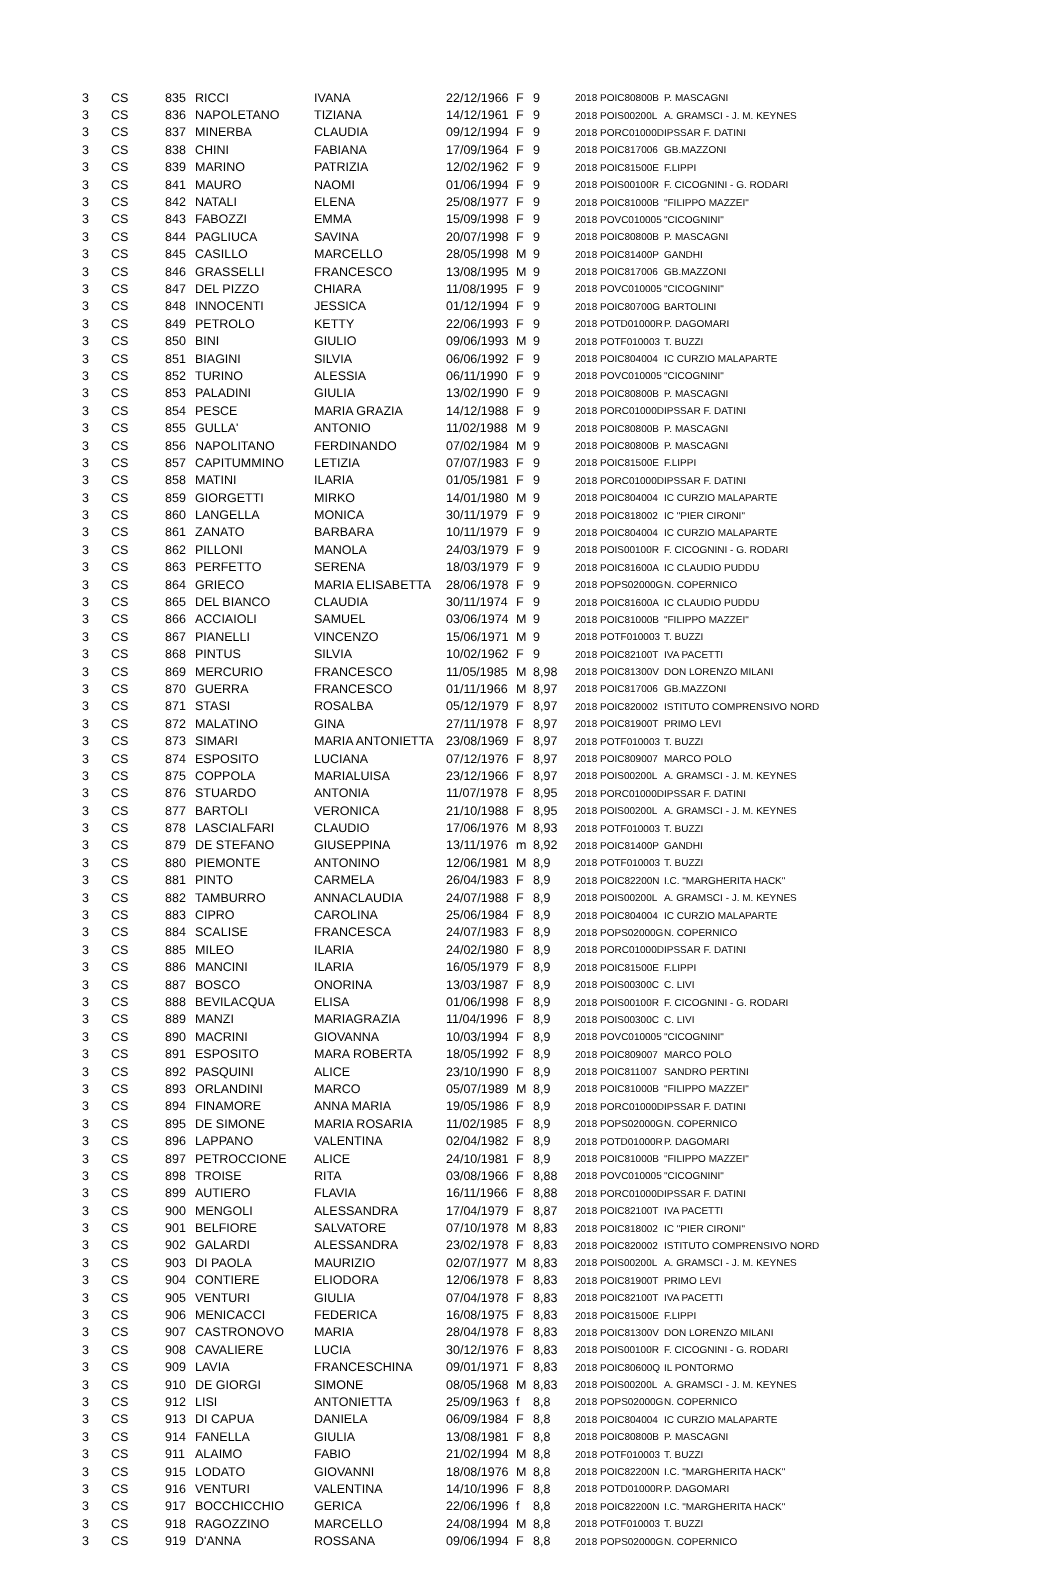| 3 | CS | 835 | RICCI | IVANA | 22/12/1966 | F | 9 | 2018 POIC80800B | P. MASCAGNI |
| 3 | CS | 836 | NAPOLETANO | TIZIANA | 14/12/1961 | F | 9 | 2018 POIS00200L | A. GRAMSCI - J. M. KEYNES |
| 3 | CS | 837 | MINERBA | CLAUDIA | 09/12/1994 | F | 9 | 2018 PORC01000D | IPSSAR F. DATINI |
| 3 | CS | 838 | CHINI | FABIANA | 17/09/1964 | F | 9 | 2018 POIC817006 | GB.MAZZONI |
| 3 | CS | 839 | MARINO | PATRIZIA | 12/02/1962 | F | 9 | 2018 POIC81500E | F.LIPPI |
| 3 | CS | 841 | MAURO | NAOMI | 01/06/1994 | F | 9 | 2018 POIS00100R | F. CICOGNINI - G. RODARI |
| 3 | CS | 842 | NATALI | ELENA | 25/08/1977 | F | 9 | 2018 POIC81000B | "FILIPPO MAZZEI" |
| 3 | CS | 843 | FABOZZI | EMMA | 15/09/1998 | F | 9 | 2018 POVC010005 | "CICOGNINI" |
| 3 | CS | 844 | PAGLIUCA | SAVINA | 20/07/1998 | F | 9 | 2018 POIC80800B | P. MASCAGNI |
| 3 | CS | 845 | CASILLO | MARCELLO | 28/05/1998 | M | 9 | 2018 POIC81400P | GANDHI |
| 3 | CS | 846 | GRASSELLI | FRANCESCO | 13/08/1995 | M | 9 | 2018 POIC817006 | GB.MAZZONI |
| 3 | CS | 847 | DEL PIZZO | CHIARA | 11/08/1995 | F | 9 | 2018 POVC010005 | "CICOGNINI" |
| 3 | CS | 848 | INNOCENTI | JESSICA | 01/12/1994 | F | 9 | 2018 POIC80700G | BARTOLINI |
| 3 | CS | 849 | PETROLO | KETTY | 22/06/1993 | F | 9 | 2018 POTD01000R | P. DAGOMARI |
| 3 | CS | 850 | BINI | GIULIO | 09/06/1993 | M | 9 | 2018 POTF010003 | T. BUZZI |
| 3 | CS | 851 | BIAGINI | SILVIA | 06/06/1992 | F | 9 | 2018 POIC804004 | IC CURZIO MALAPARTE |
| 3 | CS | 852 | TURINO | ALESSIA | 06/11/1990 | F | 9 | 2018 POVC010005 | "CICOGNINI" |
| 3 | CS | 853 | PALADINI | GIULIA | 13/02/1990 | F | 9 | 2018 POIC80800B | P. MASCAGNI |
| 3 | CS | 854 | PESCE | MARIA GRAZIA | 14/12/1988 | F | 9 | 2018 PORC01000D | IPSSAR F. DATINI |
| 3 | CS | 855 | GULLA' | ANTONIO | 11/02/1988 | M | 9 | 2018 POIC80800B | P. MASCAGNI |
| 3 | CS | 856 | NAPOLITANO | FERDINANDO | 07/02/1984 | M | 9 | 2018 POIC80800B | P. MASCAGNI |
| 3 | CS | 857 | CAPITUMMINO | LETIZIA | 07/07/1983 | F | 9 | 2018 POIC81500E | F.LIPPI |
| 3 | CS | 858 | MATINI | ILARIA | 01/05/1981 | F | 9 | 2018 PORC01000D | IPSSAR F. DATINI |
| 3 | CS | 859 | GIORGETTI | MIRKO | 14/01/1980 | M | 9 | 2018 POIC804004 | IC CURZIO MALAPARTE |
| 3 | CS | 860 | LANGELLA | MONICA | 30/11/1979 | F | 9 | 2018 POIC818002 | IC "PIER CIRONI" |
| 3 | CS | 861 | ZANATO | BARBARA | 10/11/1979 | F | 9 | 2018 POIC804004 | IC CURZIO MALAPARTE |
| 3 | CS | 862 | PILLONI | MANOLA | 24/03/1979 | F | 9 | 2018 POIS00100R | F. CICOGNINI - G. RODARI |
| 3 | CS | 863 | PERFETTO | SERENA | 18/03/1979 | F | 9 | 2018 POIC81600A | IC CLAUDIO PUDDU |
| 3 | CS | 864 | GRIECO | MARIA ELISABETTA | 28/06/1978 | F | 9 | 2018 POPS02000G | N. COPERNICO |
| 3 | CS | 865 | DEL BIANCO | CLAUDIA | 30/11/1974 | F | 9 | 2018 POIC81600A | IC CLAUDIO PUDDU |
| 3 | CS | 866 | ACCIAIOLI | SAMUEL | 03/06/1974 | M | 9 | 2018 POIC81000B | "FILIPPO MAZZEI" |
| 3 | CS | 867 | PIANELLI | VINCENZO | 15/06/1971 | M | 9 | 2018 POTF010003 | T. BUZZI |
| 3 | CS | 868 | PINTUS | SILVIA | 10/02/1962 | F | 9 | 2018 POIC82100T | IVA PACETTI |
| 3 | CS | 869 | MERCURIO | FRANCESCO | 11/05/1985 | M | 8,98 | 2018 POIC81300V | DON LORENZO MILANI |
| 3 | CS | 870 | GUERRA | FRANCESCO | 01/11/1966 | M | 8,97 | 2018 POIC817006 | GB.MAZZONI |
| 3 | CS | 871 | STASI | ROSALBA | 05/12/1979 | F | 8,97 | 2018 POIC820002 | ISTITUTO COMPRENSIVO NORD |
| 3 | CS | 872 | MALATINO | GINA | 27/11/1978 | F | 8,97 | 2018 POIC81900T | PRIMO LEVI |
| 3 | CS | 873 | SIMARI | MARIA ANTONIETTA | 23/08/1969 | F | 8,97 | 2018 POTF010003 | T. BUZZI |
| 3 | CS | 874 | ESPOSITO | LUCIANA | 07/12/1976 | F | 8,97 | 2018 POIC809007 | MARCO POLO |
| 3 | CS | 875 | COPPOLA | MARIALUISA | 23/12/1966 | F | 8,97 | 2018 POIS00200L | A. GRAMSCI - J. M. KEYNES |
| 3 | CS | 876 | STUARDO | ANTONIA | 11/07/1978 | F | 8,95 | 2018 PORC01000D | IPSSAR F. DATINI |
| 3 | CS | 877 | BARTOLI | VERONICA | 21/10/1988 | F | 8,95 | 2018 POIS00200L | A. GRAMSCI - J. M. KEYNES |
| 3 | CS | 878 | LASCIALFARI | CLAUDIO | 17/06/1976 | M | 8,93 | 2018 POTF010003 | T. BUZZI |
| 3 | CS | 879 | DE STEFANO | GIUSEPPINA | 13/11/1976 | m | 8,92 | 2018 POIC81400P | GANDHI |
| 3 | CS | 880 | PIEMONTE | ANTONINO | 12/06/1981 | M | 8,9 | 2018 POTF010003 | T. BUZZI |
| 3 | CS | 881 | PINTO | CARMELA | 26/04/1983 | F | 8,9 | 2018 POIC82200N | I.C. "MARGHERITA HACK" |
| 3 | CS | 882 | TAMBURRO | ANNACLAUDIA | 24/07/1988 | F | 8,9 | 2018 POIS00200L | A. GRAMSCI - J. M. KEYNES |
| 3 | CS | 883 | CIPRO | CAROLINA | 25/06/1984 | F | 8,9 | 2018 POIC804004 | IC CURZIO MALAPARTE |
| 3 | CS | 884 | SCALISE | FRANCESCA | 24/07/1983 | F | 8,9 | 2018 POPS02000G | N. COPERNICO |
| 3 | CS | 885 | MILEO | ILARIA | 24/02/1980 | F | 8,9 | 2018 PORC01000D | IPSSAR F. DATINI |
| 3 | CS | 886 | MANCINI | ILARIA | 16/05/1979 | F | 8,9 | 2018 POIC81500E | F.LIPPI |
| 3 | CS | 887 | BOSCO | ONORINA | 13/03/1987 | F | 8,9 | 2018 POIS00300C | C. LIVI |
| 3 | CS | 888 | BEVILACQUA | ELISA | 01/06/1998 | F | 8,9 | 2018 POIS00100R | F. CICOGNINI - G. RODARI |
| 3 | CS | 889 | MANZI | MARIAGRAZIA | 11/04/1996 | F | 8,9 | 2018 POIS00300C | C. LIVI |
| 3 | CS | 890 | MACRINI | GIOVANNA | 10/03/1994 | F | 8,9 | 2018 POVC010005 | "CICOGNINI" |
| 3 | CS | 891 | ESPOSITO | MARA ROBERTA | 18/05/1992 | F | 8,9 | 2018 POIC809007 | MARCO POLO |
| 3 | CS | 892 | PASQUINI | ALICE | 23/10/1990 | F | 8,9 | 2018 POIC811007 | SANDRO PERTINI |
| 3 | CS | 893 | ORLANDINI | MARCO | 05/07/1989 | M | 8,9 | 2018 POIC81000B | "FILIPPO MAZZEI" |
| 3 | CS | 894 | FINAMORE | ANNA MARIA | 19/05/1986 | F | 8,9 | 2018 PORC01000D | IPSSAR F. DATINI |
| 3 | CS | 895 | DE SIMONE | MARIA ROSARIA | 11/02/1985 | F | 8,9 | 2018 POPS02000G | N. COPERNICO |
| 3 | CS | 896 | LAPPANO | VALENTINA | 02/04/1982 | F | 8,9 | 2018 POTD01000R | P. DAGOMARI |
| 3 | CS | 897 | PETROCCIONE | ALICE | 24/10/1981 | F | 8,9 | 2018 POIC81000B | "FILIPPO MAZZEI" |
| 3 | CS | 898 | TROISE | RITA | 03/08/1966 | F | 8,88 | 2018 POVC010005 | "CICOGNINI" |
| 3 | CS | 899 | AUTIERO | FLAVIA | 16/11/1966 | F | 8,88 | 2018 PORC01000D | IPSSAR F. DATINI |
| 3 | CS | 900 | MENGOLI | ALESSANDRA | 17/04/1979 | F | 8,87 | 2018 POIC82100T | IVA PACETTI |
| 3 | CS | 901 | BELFIORE | SALVATORE | 07/10/1978 | M | 8,83 | 2018 POIC818002 | IC "PIER CIRONI" |
| 3 | CS | 902 | GALARDI | ALESSANDRA | 23/02/1978 | F | 8,83 | 2018 POIC820002 | ISTITUTO COMPRENSIVO NORD |
| 3 | CS | 903 | DI PAOLA | MAURIZIO | 02/07/1977 | M | 8,83 | 2018 POIS00200L | A. GRAMSCI - J. M. KEYNES |
| 3 | CS | 904 | CONTIERE | ELIODORA | 12/06/1978 | F | 8,83 | 2018 POIC81900T | PRIMO LEVI |
| 3 | CS | 905 | VENTURI | GIULIA | 07/04/1978 | F | 8,83 | 2018 POIC82100T | IVA PACETTI |
| 3 | CS | 906 | MENICACCI | FEDERICA | 16/08/1975 | F | 8,83 | 2018 POIC81500E | F.LIPPI |
| 3 | CS | 907 | CASTRONOVO | MARIA | 28/04/1978 | F | 8,83 | 2018 POIC81300V | DON LORENZO MILANI |
| 3 | CS | 908 | CAVALIERE | LUCIA | 30/12/1976 | F | 8,83 | 2018 POIS00100R | F. CICOGNINI - G. RODARI |
| 3 | CS | 909 | LAVIA | FRANCESCHINA | 09/01/1971 | F | 8,83 | 2018 POIC80600Q | IL PONTORMO |
| 3 | CS | 910 | DE GIORGI | SIMONE | 08/05/1968 | M | 8,83 | 2018 POIS00200L | A. GRAMSCI - J. M. KEYNES |
| 3 | CS | 912 | LISI | ANTONIETTA | 25/09/1963 | f | 8,8 | 2018 POPS02000G | N. COPERNICO |
| 3 | CS | 913 | DI CAPUA | DANIELA | 06/09/1984 | F | 8,8 | 2018 POIC804004 | IC CURZIO MALAPARTE |
| 3 | CS | 914 | FANELLA | GIULIA | 13/08/1981 | F | 8,8 | 2018 POIC80800B | P. MASCAGNI |
| 3 | CS | 911 | ALAIMO | FABIO | 21/02/1994 | M | 8,8 | 2018 POTF010003 | T. BUZZI |
| 3 | CS | 915 | LODATO | GIOVANNI | 18/08/1976 | M | 8,8 | 2018 POIC82200N | I.C. "MARGHERITA HACK" |
| 3 | CS | 916 | VENTURI | VALENTINA | 14/10/1996 | F | 8,8 | 2018 POTD01000R | P. DAGOMARI |
| 3 | CS | 917 | BOCCHICCHIO | GERICA | 22/06/1996 | f | 8,8 | 2018 POIC82200N | I.C. "MARGHERITA HACK" |
| 3 | CS | 918 | RAGOZZINO | MARCELLO | 24/08/1994 | M | 8,8 | 2018 POTF010003 | T. BUZZI |
| 3 | CS | 919 | D'ANNA | ROSSANA | 09/06/1994 | F | 8,8 | 2018 POPS02000G | N. COPERNICO |